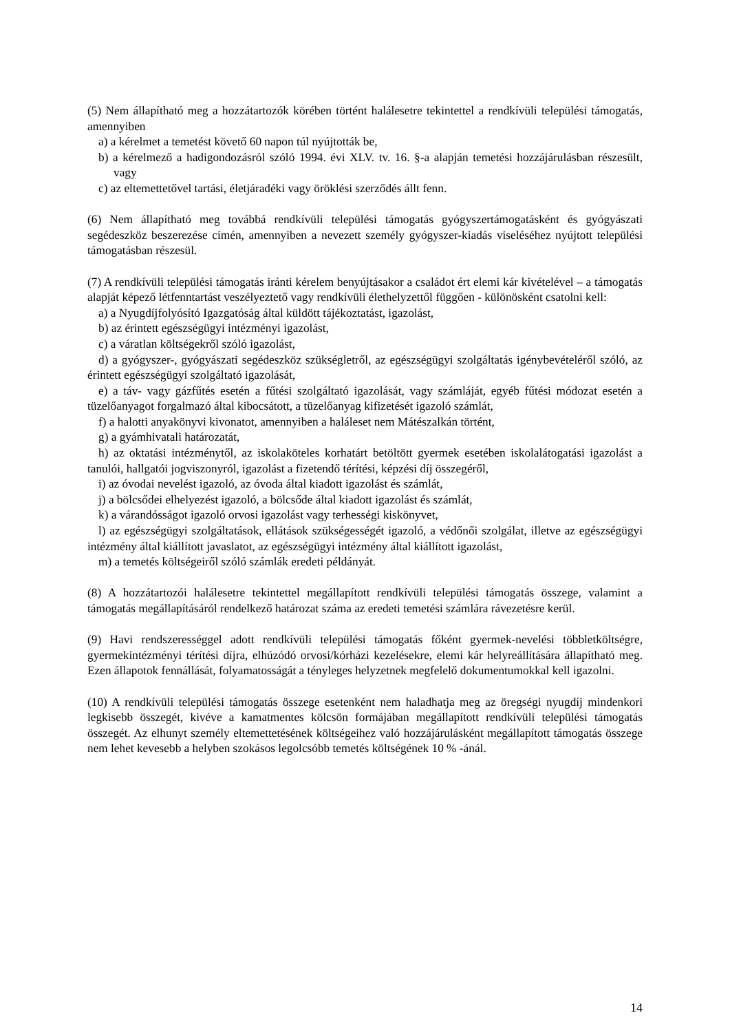(5) Nem állapítható meg a hozzátartozók körében történt halálesetre tekintettel a rendkívüli települési támogatás, amennyiben
a) a kérelmet a temetést követő 60 napon túl nyújtották be,
b) a kérelmező a hadigondozásról szóló 1994. évi XLV. tv. 16. §-a alapján temetési hozzájárulásban részesült, vagy
c) az eltemettetővel tartási, életjáradéki vagy öröklési szerződés állt fenn.
(6) Nem állapítható meg továbbá rendkívüli települési támogatás gyógyszertámogatásként és gyógyászati segédeszköz beszerezése címén, amennyiben a nevezett személy gyógyszer-kiadás viseléséhez nyújtott települési támogatásban részesül.
(7) A rendkívüli települési támogatás iránti kérelem benyújtásakor a családot ért elemi kár kivételével – a támogatás alapját képező létfenntartást veszélyeztető vagy rendkívüli élethelyzettől függően - különösként csatolni kell:
a) a Nyugdíjfolyósító Igazgatóság által küldött tájékoztatást, igazolást,
b) az érintett egészségügyi intézményi igazolást,
c) a váratlan költségekről szóló igazolást,
d) a gyógyszer-, gyógyászati segédeszköz szükségletről, az egészségügyi szolgáltatás igénybevételéről szóló, az érintett egészségügyi szolgáltató igazolását,
e) a táv- vagy gázfűtés esetén a fűtési szolgáltató igazolását, vagy számláját, egyéb fűtési módozat esetén a tüzelőanyagot forgalmazó által kibocsátott, a tüzelőanyag kifizetését igazoló számlát,
f) a halotti anyakönyvi kivonatot, amennyiben a haláleset nem Mátészalkán történt,
g) a gyámhivatali határozatát,
h) az oktatási intézménytől, az iskolaköteles korhatárt betöltött gyermek esetében iskolalátogatási igazolást a tanulói, hallgatói jogviszonyról, igazolást a fizetendő térítési, képzési díj összegéről,
i) az óvodai nevelést igazoló, az óvoda által kiadott igazolást és számlát,
j) a bölcsődei elhelyezést igazoló, a bölcsőde által kiadott igazolást és számlát,
k) a várandósságot igazoló orvosi igazolást vagy terhességi kiskönyvet,
l) az egészségügyi szolgáltatások, ellátások szükségességét igazoló, a védőnői szolgálat, illetve az egészségügyi intézmény által kiállított javaslatot, az egészségügyi intézmény által kiállított igazolást,
m) a temetés költségeiről szóló számlák eredeti példányát.
(8) A hozzátartozói halálesetre tekintettel megállapított rendkívüli települési támogatás összege, valamint a támogatás megállapításáról rendelkező határozat száma az eredeti temetési számlára rávezetésre kerül.
(9) Havi rendszerességgel adott rendkívüli települési támogatás főként gyermek-nevelési többletköltségre, gyermekintézményi térítési díjra, elhúzódó orvosi/kórházi kezelésekre, elemi kár helyreállítására állapítható meg. Ezen állapotok fennállását, folyamatosságát a tényleges helyzetnek megfelelő dokumentumokkal kell igazolni.
(10) A rendkívüli települési támogatás összege esetenként nem haladhatja meg az öregségi nyugdíj mindenkori legkisebb összegét, kivéve a kamatmentes kölcsön formájában megállapított rendkívüli települési támogatás összegét. Az elhunyt személy eltemettetésének költségeihez való hozzájárulásként megállapított támogatás összege nem lehet kevesebb a helyben szokásos legolcsóbb temetés költségének 10 % -ánál.
14